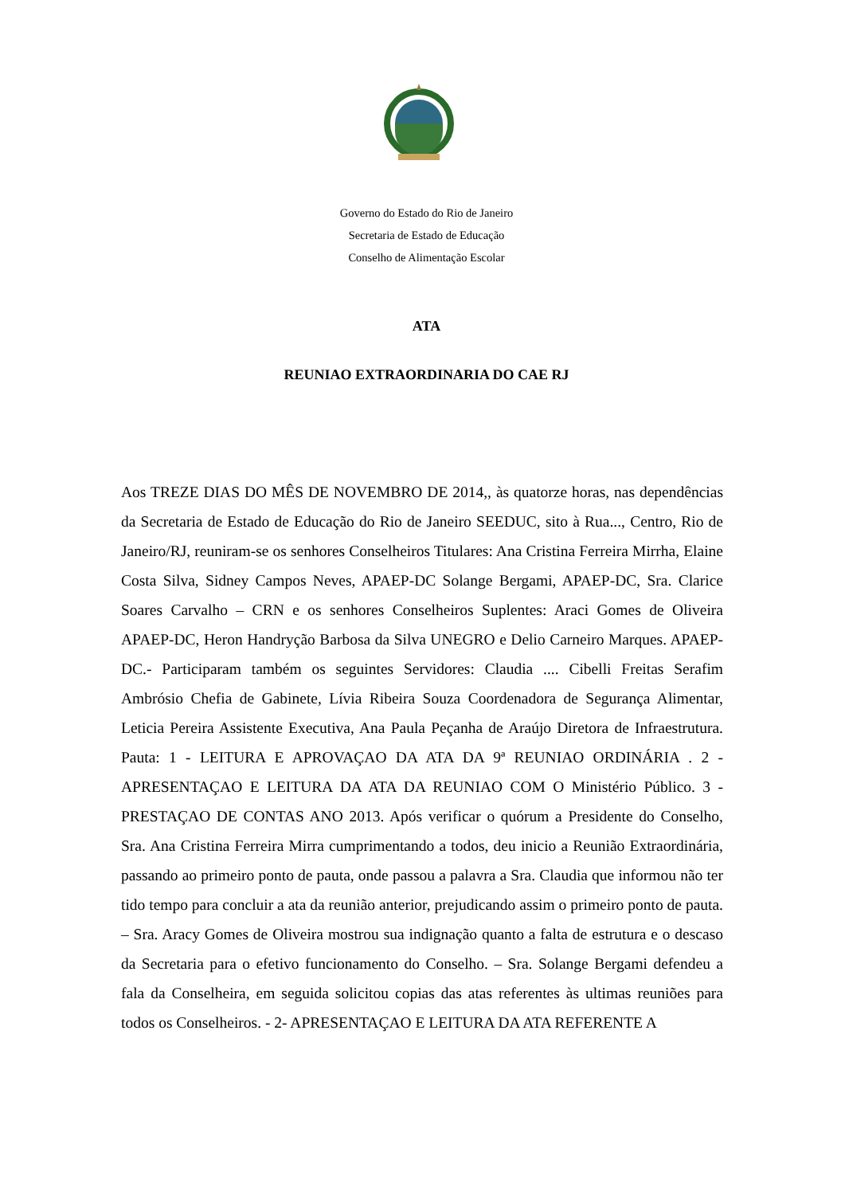Governo do Estado do Rio de Janeiro
Secretaria de Estado de Educação
Conselho de Alimentação Escolar
ATA
REUNIAO EXTRAORDINARIA DO CAE RJ
Aos TREZE DIAS DO MÊS DE NOVEMBRO DE 2014,, às quatorze horas, nas dependências da Secretaria de Estado de Educação do Rio de Janeiro SEEDUC, sito à Rua..., Centro, Rio de Janeiro/RJ, reuniram-se os senhores Conselheiros Titulares: Ana Cristina Ferreira Mirrha, Elaine Costa Silva, Sidney Campos Neves, APAEP-DC Solange Bergami, APAEP-DC, Sra. Clarice Soares Carvalho – CRN e os senhores Conselheiros Suplentes: Araci Gomes de Oliveira APAEP-DC, Heron Handryção Barbosa da Silva UNEGRO e Delio Carneiro Marques. APAEP-DC.- Participaram também os seguintes Servidores: Claudia .... Cibelli Freitas Serafim Ambrósio Chefia de Gabinete, Lívia Ribeira Souza Coordenadora de Segurança Alimentar, Leticia Pereira Assistente Executiva, Ana Paula Peçanha de Araújo Diretora de Infraestrutura. Pauta: 1 - LEITURA E APROVAÇAO DA ATA DA 9ª REUNIAO ORDINÁRIA . 2 - APRESENTAÇAO E LEITURA DA ATA DA REUNIAO COM O Ministério Público. 3 - PRESTAÇAO DE CONTAS ANO 2013. Após verificar o quórum a Presidente do Conselho, Sra. Ana Cristina Ferreira Mirra cumprimentando a todos, deu inicio a Reunião Extraordinária, passando ao primeiro ponto de pauta, onde passou a palavra a Sra. Claudia que informou não ter tido tempo para concluir a ata da reunião anterior, prejudicando assim o primeiro ponto de pauta. – Sra. Aracy Gomes de Oliveira mostrou sua indignação quanto a falta de estrutura e o descaso da Secretaria para o efetivo funcionamento do Conselho. – Sra. Solange Bergami defendeu a fala da Conselheira, em seguida solicitou copias das atas referentes às ultimas reuniões para todos os Conselheiros. - 2- APRESENTAÇAO E LEITURA DA ATA REFERENTE A